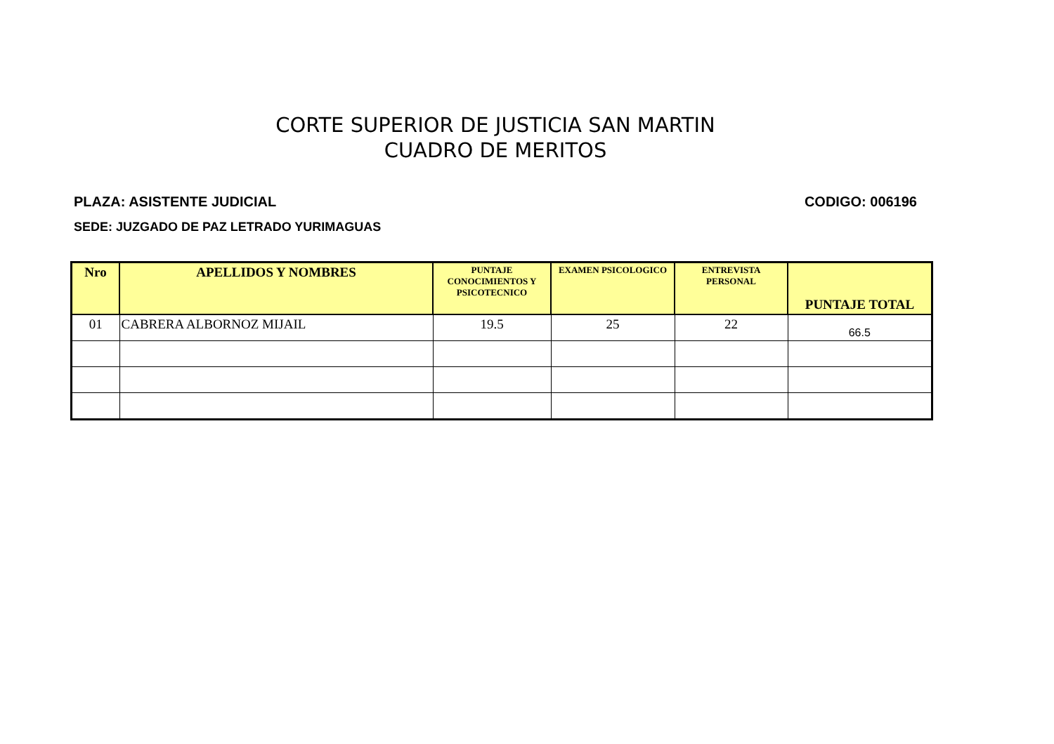CORTE SUPERIOR DE JUSTICIA SAN MARTIN
CUADRO DE MERITOS
PLAZA: ASISTENTE JUDICIAL CODIGO: 006196
SEDE: JUZGADO DE PAZ LETRADO YURIMAGUAS
| Nro | APELLIDOS Y NOMBRES | PUNTAJE CONOCIMIENTOS Y PSICOTECNICO | EXAMEN PSICOLOGICO | ENTREVISTA PERSONAL | PUNTAJE TOTAL |
| --- | --- | --- | --- | --- | --- |
| 01 | CABRERA ALBORNOZ MIJAIL | 19.5 | 25 | 22 | 66.5 |